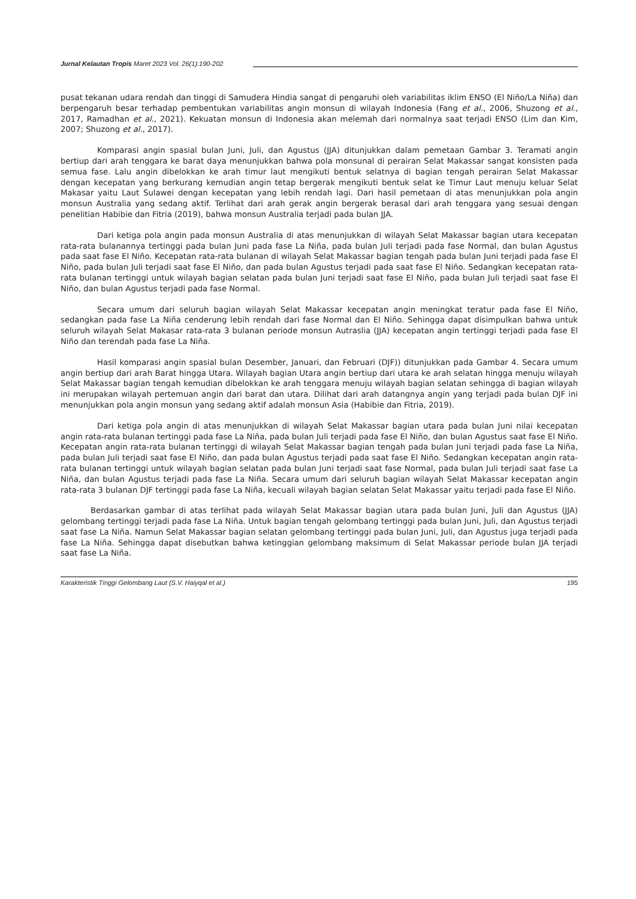Jurnal Kelautan Tropis Maret 2023 Vol. 26(1):190-202
pusat tekanan udara rendah dan tinggi di Samudera Hindia sangat di pengaruhi oleh variabilitas iklim ENSO (El Niño/La Niña) dan berpengaruh besar terhadap pembentukan variabilitas angin monsun di wilayah Indonesia (Fang et al., 2006, Shuzong et al., 2017, Ramadhan et al., 2021). Kekuatan monsun di Indonesia akan melemah dari normalnya saat terjadi ENSO (Lim dan Kim, 2007; Shuzong et al., 2017).
Komparasi angin spasial bulan Juni, Juli, dan Agustus (JJA) ditunjukkan dalam pemetaan Gambar 3. Teramati angin bertiup dari arah tenggara ke barat daya menunjukkan bahwa pola monsunal di perairan Selat Makassar sangat konsisten pada semua fase. Lalu angin dibelokkan ke arah timur laut mengikuti bentuk selatnya di bagian tengah perairan Selat Makassar dengan kecepatan yang berkurang kemudian angin tetap bergerak mengikuti bentuk selat ke Timur Laut menuju keluar Selat Makasar yaitu Laut Sulawei dengan kecepatan yang lebih rendah lagi. Dari hasil pemetaan di atas menunjukkan pola angin monsun Australia yang sedang aktif. Terlihat dari arah gerak angin bergerak berasal dari arah tenggara yang sesuai dengan penelitian Habibie dan Fitria (2019), bahwa monsun Australia terjadi pada bulan JJA.
Dari ketiga pola angin pada monsun Australia di atas menunjukkan di wilayah Selat Makassar bagian utara kecepatan rata-rata bulanannya tertinggi pada bulan Juni pada fase La Niña, pada bulan Juli terjadi pada fase Normal, dan bulan Agustus pada saat fase El Niño. Kecepatan rata-rata bulanan di wilayah Selat Makassar bagian tengah pada bulan Juni terjadi pada fase El Niño, pada bulan Juli terjadi saat fase El Niño, dan pada bulan Agustus terjadi pada saat fase El Niño. Sedangkan kecepatan rata-rata bulanan tertinggi untuk wilayah bagian selatan pada bulan Juni terjadi saat fase El Niño, pada bulan Juli terjadi saat fase El Niño, dan bulan Agustus terjadi pada fase Normal.
Secara umum dari seluruh bagian wilayah Selat Makassar kecepatan angin meningkat teratur pada fase El Niño, sedangkan pada fase La Niña cenderung lebih rendah dari fase Normal dan El Niño. Sehingga dapat disimpulkan bahwa untuk seluruh wilayah Selat Makasar rata-rata 3 bulanan periode monsun Autraslia (JJA) kecepatan angin tertinggi terjadi pada fase El Niño dan terendah pada fase La Niña.
Hasil komparasi angin spasial bulan Desember, Januari, dan Februari (DJF)) ditunjukkan pada Gambar 4. Secara umum angin bertiup dari arah Barat hingga Utara. Wilayah bagian Utara angin bertiup dari utara ke arah selatan hingga menuju wilayah Selat Makassar bagian tengah kemudian dibelokkan ke arah tenggara menuju wilayah bagian selatan sehingga di bagian wilayah ini merupakan wilayah pertemuan angin dari barat dan utara. Dilihat dari arah datangnya angin yang terjadi pada bulan DJF ini menunjukkan pola angin monsun yang sedang aktif adalah monsun Asia (Habibie dan Fitria, 2019).
Dari ketiga pola angin di atas menunjukkan di wilayah Selat Makassar bagian utara pada bulan Juni nilai kecepatan angin rata-rata bulanan tertinggi pada fase La Niña, pada bulan Juli terjadi pada fase El Niño, dan bulan Agustus saat fase El Niño. Kecepatan angin rata-rata bulanan tertinggi di wilayah Selat Makassar bagian tengah pada bulan Juni terjadi pada fase La Niña, pada bulan Juli terjadi saat fase El Niño, dan pada bulan Agustus terjadi pada saat fase El Niño. Sedangkan kecepatan angin rata-rata bulanan tertinggi untuk wilayah bagian selatan pada bulan Juni terjadi saat fase Normal, pada bulan Juli terjadi saat fase La Niña, dan bulan Agustus terjadi pada fase La Niña. Secara umum dari seluruh bagian wilayah Selat Makassar kecepatan angin rata-rata 3 bulanan DJF tertinggi pada fase La Niña, kecuali wilayah bagian selatan Selat Makassar yaitu terjadi pada fase El Niño.
Berdasarkan gambar di atas terlihat pada wilayah Selat Makassar bagian utara pada bulan Juni, Juli dan Agustus (JJA) gelombang tertinggi terjadi pada fase La Niña. Untuk bagian tengah gelombang tertinggi pada bulan Juni, Juli, dan Agustus terjadi saat fase La Niña. Namun Selat Makassar bagian selatan gelombang tertinggi pada bulan Juni, Juli, dan Agustus juga terjadi pada fase La Niña. Sehingga dapat disebutkan bahwa ketinggian gelombang maksimum di Selat Makassar periode bulan JJA terjadi saat fase La Niña.
Karakteristik Tinggi Gelombang Laut (S.V. Haiyqal et al.) 195